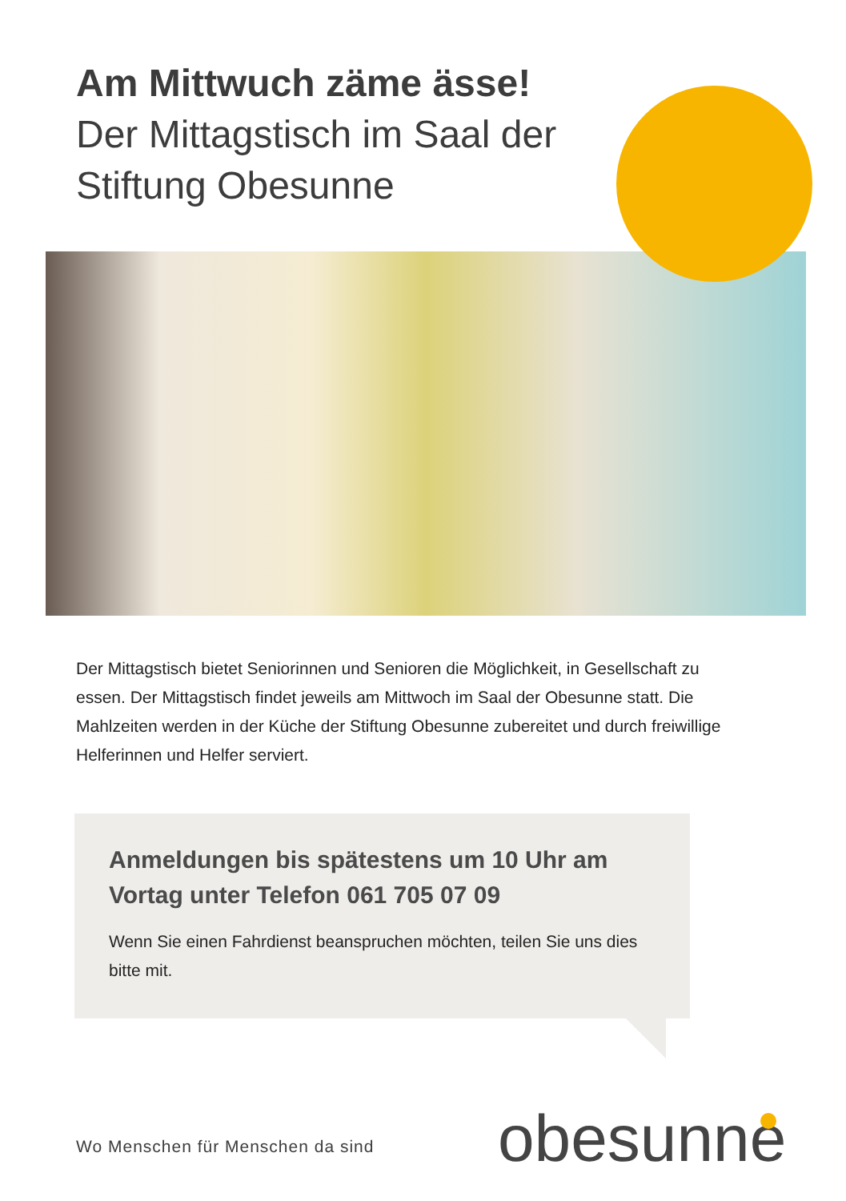Am Mittwuch zäme ässe!
Der Mittagstisch im Saal der Stiftung Obesunne
Der Mittagstisch bietet Seniorinnen und Senioren die Möglichkeit, in Gesellschaft zu essen. Der Mittagstisch findet jeweils am Mittwoch im Saal der Obesunne statt. Die Mahlzeiten werden in der Küche der Stiftung Obesunne zubereitet und durch freiwillige Helferinnen und Helfer serviert.
Anmeldungen bis spätestens um 10 Uhr am Vortag unter Telefon 061 705 07 09
Wenn Sie einen Fahrdienst beanspruchen möchten, teilen Sie uns dies bitte mit.
Wo Menschen für Menschen da sind
obesunne